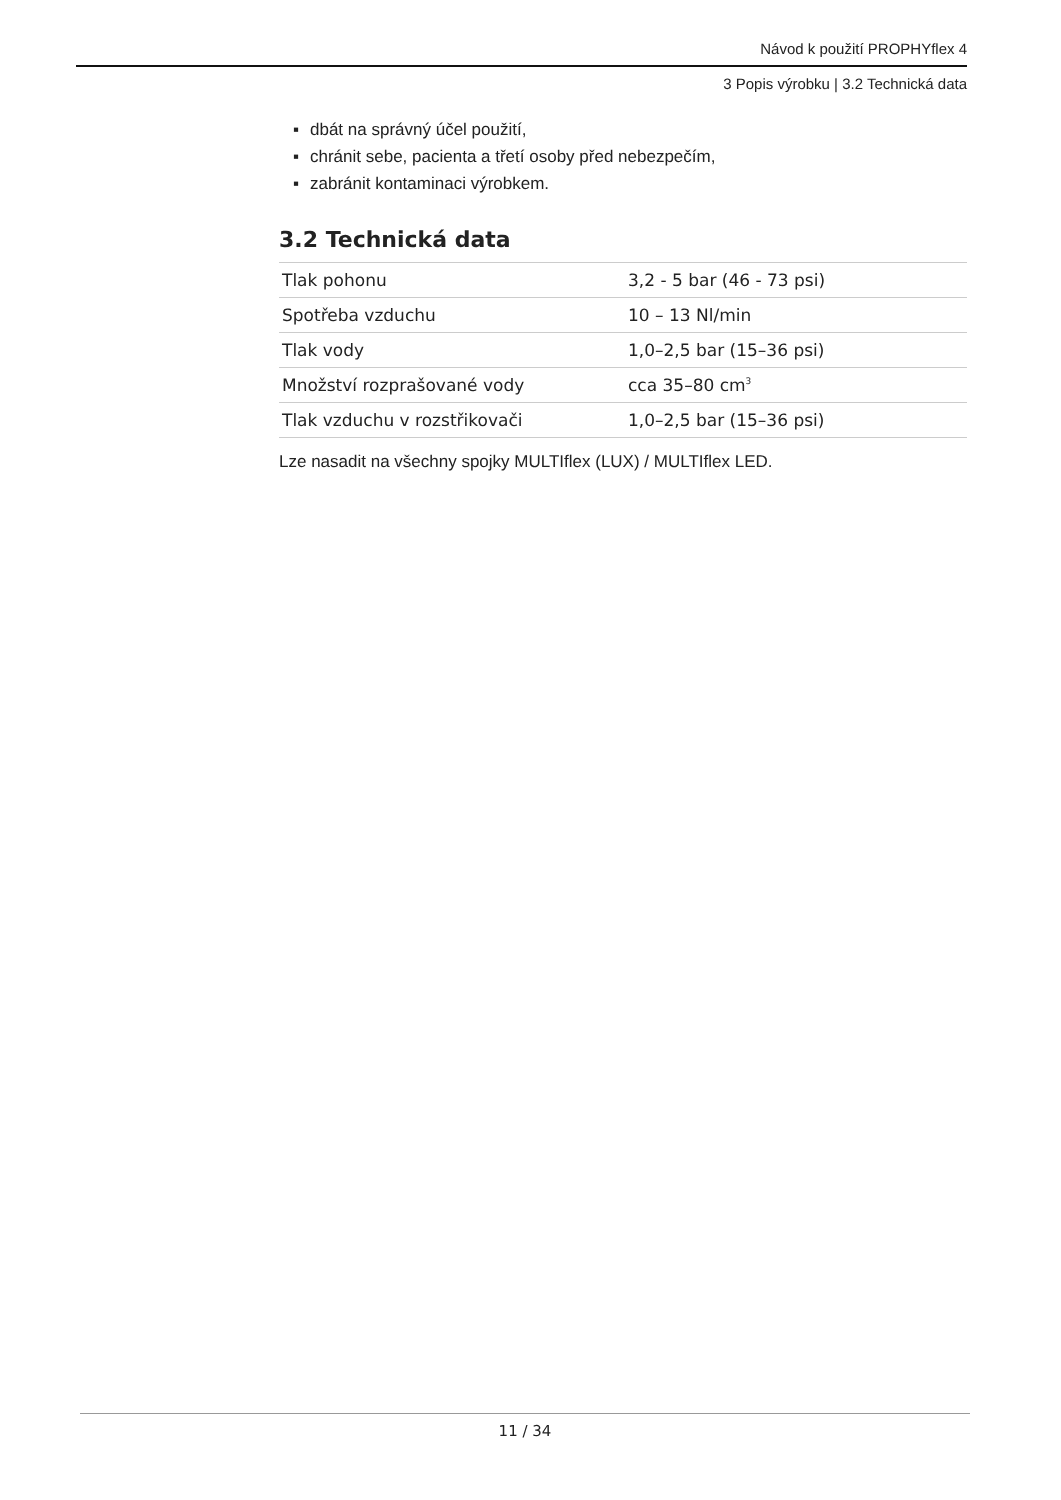Návod k použití PROPHYflex 4
3 Popis výrobku | 3.2 Technická data
▪ dbát na správný účel použití,
▪ chránit sebe, pacienta a třetí osoby před nebezpečím,
▪ zabránit kontaminaci výrobkem.
3.2 Technická data
| Tlak pohonu | 3,2 - 5 bar (46 - 73 psi) |
| Spotřeba vzduchu | 10 – 13 Nl/min |
| Tlak vody | 1,0–2,5 bar (15–36 psi) |
| Množství rozprašované vody | cca 35–80 cm<sup>3</sup> |
| Tlak vzduchu v rozstřikovači | 1,0–2,5 bar (15–36 psi) |
Lze nasadit na všechny spojky MULTIflex (LUX) / MULTIflex LED.
11 / 34